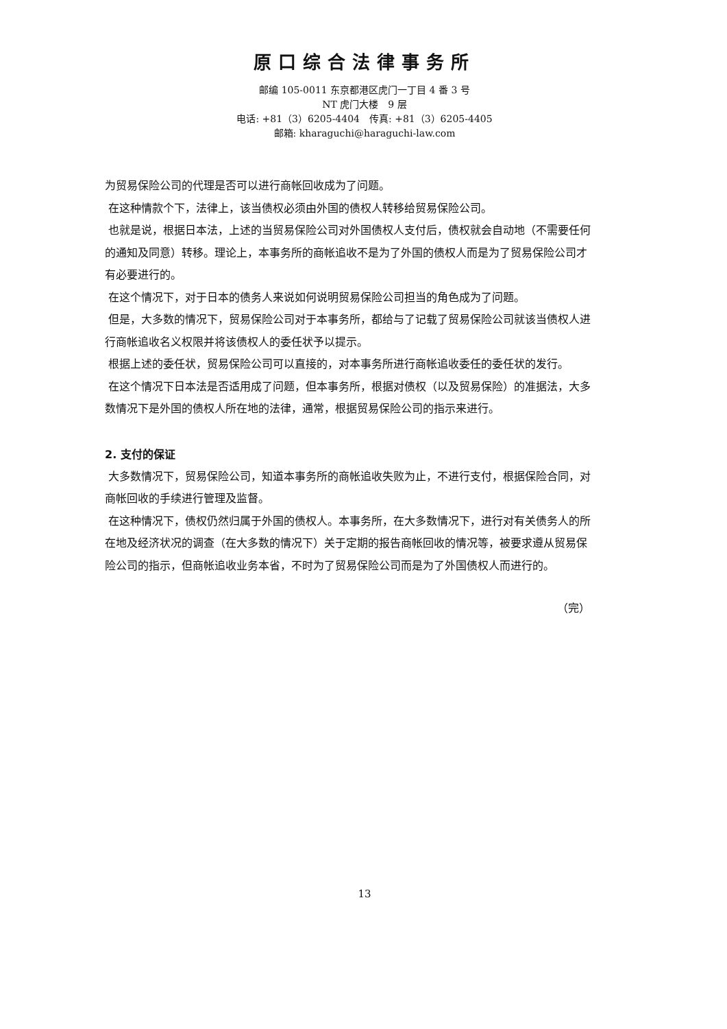原口综合法律事务所
邮编 105-0011 东京都港区虎门一丁目 4 番 3 号
NT 虎门大楼　9 层
电话: +81（3）6205-4404　传真: +81（3）6205-4405
邮箱: kharaguchi@haraguchi-law.com
为贸易保险公司的代理是否可以进行商帐回收成为了问题。
在这种情款个下，法律上，该当债权必须由外国的债权人转移给贸易保险公司。
也就是说，根据日本法，上述的当贸易保险公司对外国债权人支付后，债权就会自动地（不需要任何的通知及同意）转移。理论上，本事务所的商帐追收不是为了外国的债权人而是为了贸易保险公司才有必要进行的。
在这个情况下，对于日本的债务人来说如何说明贸易保险公司担当的角色成为了问题。
但是，大多数的情况下，贸易保险公司对于本事务所，都给与了记载了贸易保险公司就该当债权人进行商帐追收名义权限并将该债权人的委任状予以提示。
根据上述的委任状，贸易保险公司可以直接的，对本事务所进行商帐追收委任的委任状的发行。
在这个情况下日本法是否适用成了问题，但本事务所，根据对债权（以及贸易保险）的准据法，大多数情况下是外国的债权人所在地的法律，通常，根据贸易保险公司的指示来进行。
2. 支付的保证
大多数情况下，贸易保险公司，知道本事务所的商帐追收失败为止，不进行支付，根据保险合同，对商帐回收的手续进行管理及监督。
在这种情况下，债权仍然归属于外国的债权人。本事务所，在大多数情况下，进行对有关债务人的所在地及经济状况的调查（在大多数的情况下）关于定期的报告商帐回收的情况等，被要求遵从贸易保险公司的指示，但商帐追收业务本省，不时为了贸易保险公司而是为了外国债权人而进行的。
（完）
13